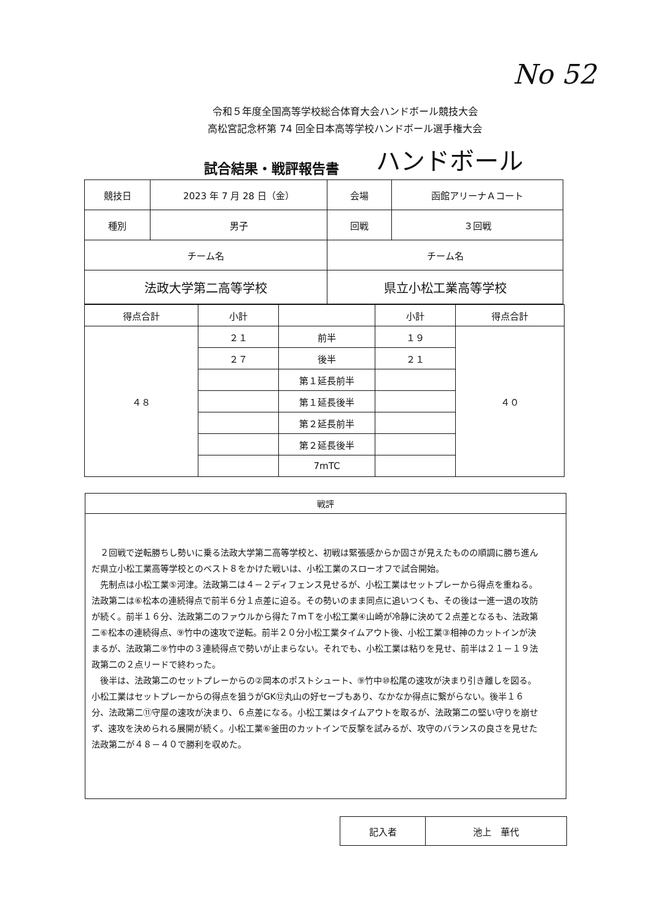No 52
令和５年度全国高等学校総合体育大会ハンドボール競技大会
高松宮記念杯第 74 回全日本高等学校ハンドボール選手権大会
試合結果・戦評報告書 ハンドボール
| 競技日 | 2023 年 7 月 28 日（金） | 会場 | 函館アリーナＡコート |
| 種別 | 男子 | 回戦 | ３回戦 |
| チーム名 | | チーム名 | |
| 法政大学第二高等学校 | | 県立小松工業高等学校 | |
| 得点合計 | 小計 | | 小計 | 得点合計 |
| --- | --- | --- | --- | --- |
| ４８ | ２１ | 前半 | １９ | ４０ |
| | ２７ | 後半 | ２１ | |
| | | 第１延長前半 | | |
| | | 第１延長後半 | | |
| | | 第２延長前半 | | |
| | | 第２延長後半 | | |
| | | 7mTC | | |
戦評
２回戦で逆転勝ちし勢いに乗る法政大学第二高等学校と、初戦は緊張感からか固さが見えたものの順調に勝ち進んだ県立小松工業高等学校とのベスト８をかけた戦いは、小松工業のスローオフで試合開始。
先制点は小松工業⑤河津。法政第二は４－２ディフェンス見せるが、小松工業はセットプレーから得点を重ねる。法政第二は⑥松本の連続得点で前半６分１点差に迫る。その勢いのまま同点に追いつくも、その後は一進一退の攻防が続く。前半１６分、法政第二のファウルから得た７ｍＴを小松工業④山崎が冷静に決めて２点差となるも、法政第二⑥松本の連続得点、⑨竹中の速攻で逆転。前半２０分小松工業タイムアウト後、小松工業③相神のカットインが決まるが、法政第二⑨竹中の３連続得点で勢いが止まらない。それでも、小松工業は粘りを見せ、前半は２１－１９法政第二の２点リードで終わった。
後半は、法政第二のセットプレーからの②岡本のポストシュート、⑨竹中⑩松尾の速攻が決まり引き離しを図る。小松工業はセットプレーからの得点を狙うがGK⑫丸山の好セーブもあり、なかなか得点に繋がらない。後半１６分、法政第二⑪守屋の速攻が決まり、６点差になる。小松工業はタイムアウトを取るが、法政第二の堅い守りを崩せず、速攻を決められる展開が続く。小松工業⑥釜田のカットインで反撃を試みるが、攻守のバランスの良さを見せた法政第二が４８－４０で勝利を収めた。
| 記入者 | 池上 華代 |